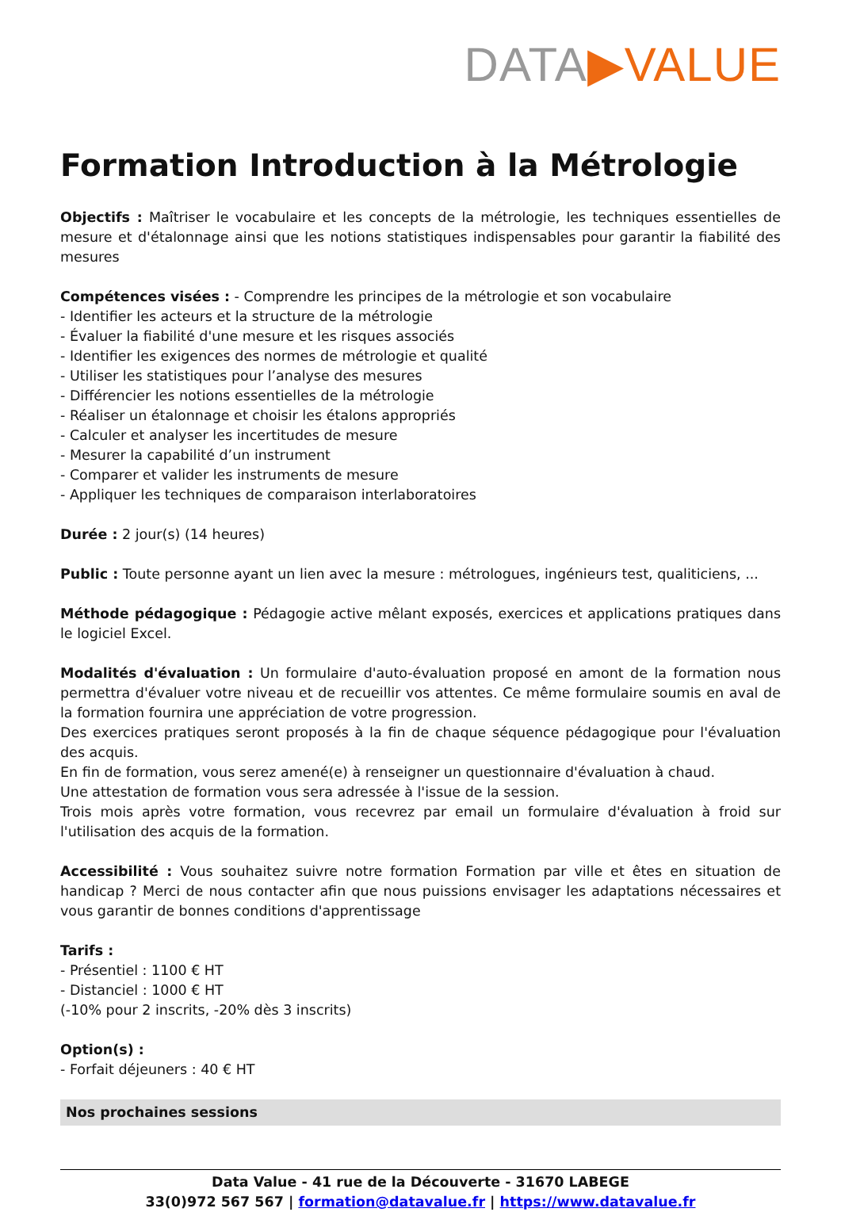DATA▶VALUE
Formation Introduction à la Métrologie
Objectifs : Maîtriser le vocabulaire et les concepts de la métrologie, les techniques essentielles de mesure et d'étalonnage ainsi que les notions statistiques indispensables pour garantir la fiabilité des mesures
Compétences visées : - Comprendre les principes de la métrologie et son vocabulaire
- Identifier les acteurs et la structure de la métrologie
- Évaluer la fiabilité d'une mesure et les risques associés
- Identifier les exigences des normes de métrologie et qualité
- Utiliser les statistiques pour l’analyse des mesures
- Différencier les notions essentielles de la métrologie
- Réaliser un étalonnage et choisir les étalons appropriés
- Calculer et analyser les incertitudes de mesure
- Mesurer la capabilité d’un instrument
- Comparer et valider les instruments de mesure
- Appliquer les techniques de comparaison interlaboratoires
Durée : 2 jour(s) (14 heures)
Public : Toute personne ayant un lien avec la mesure : métrologues, ingénieurs test, qualiticiens, ...
Méthode pédagogique : Pédagogie active mêlant exposés, exercices et applications pratiques dans le logiciel Excel.
Modalités d'évaluation : Un formulaire d'auto-évaluation proposé en amont de la formation nous permettra d'évaluer votre niveau et de recueillir vos attentes. Ce même formulaire soumis en aval de la formation fournira une appréciation de votre progression.
Des exercices pratiques seront proposés à la fin de chaque séquence pédagogique pour l'évaluation des acquis.
En fin de formation, vous serez amené(e) à renseigner un questionnaire d'évaluation à chaud.
Une attestation de formation vous sera adressée à l'issue de la session.
Trois mois après votre formation, vous recevrez par email un formulaire d'évaluation à froid sur l'utilisation des acquis de la formation.
Accessibilité : Vous souhaitez suivre notre formation Formation par ville et êtes en situation de handicap ? Merci de nous contacter afin que nous puissions envisager les adaptations nécessaires et vous garantir de bonnes conditions d'apprentissage
Tarifs :
- Présentiel : 1100 € HT
- Distanciel : 1000 € HT
(-10% pour 2 inscrits, -20% dès 3 inscrits)
Option(s) :
- Forfait déjeuners : 40 € HT
Nos prochaines sessions
Data Value - 41 rue de la Découverte - 31670 LABEGE
33(0)972 567 567 | formation@datavalue.fr | https://www.datavalue.fr